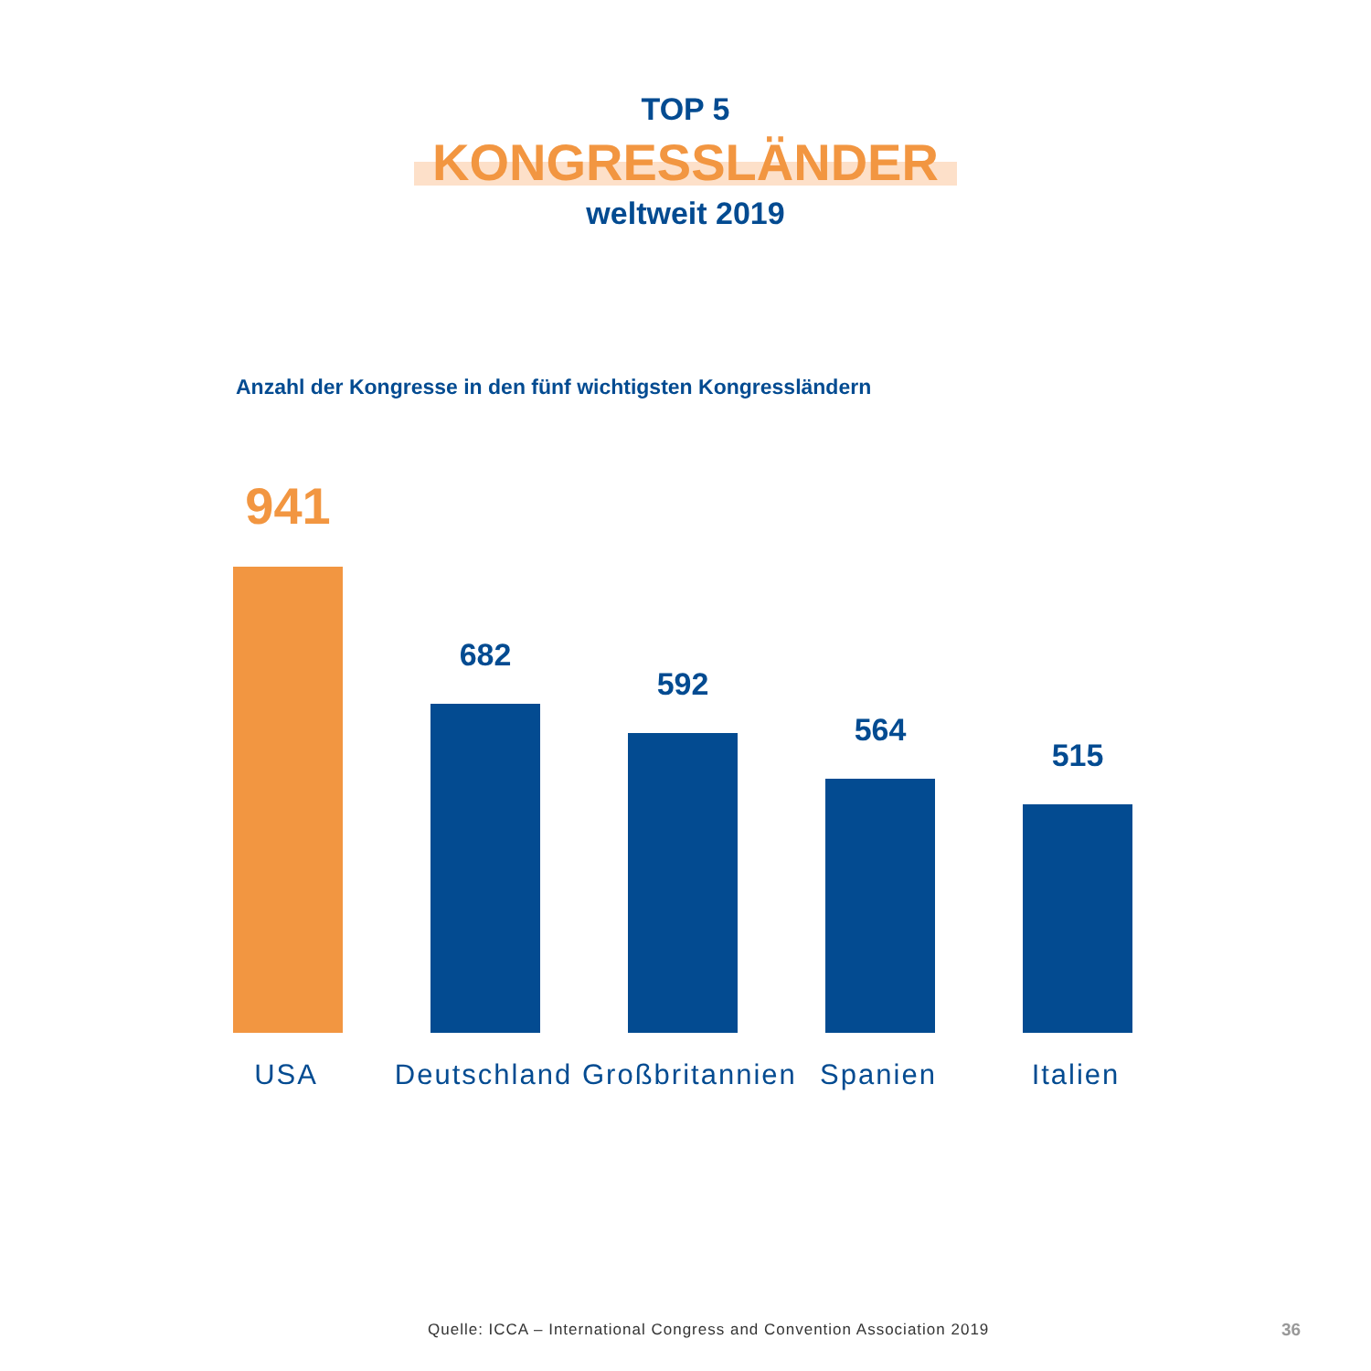TOP 5
KONGRESSLÄNDER
weltweit 2019
Anzahl der Kongresse in den fünf wichtigsten Kongressländern
941
682
592
564
515
USA Deutschland
Großbritannien
Spanien Italien
Quelle: ICCA – International Congress and Convention Association 2019
36